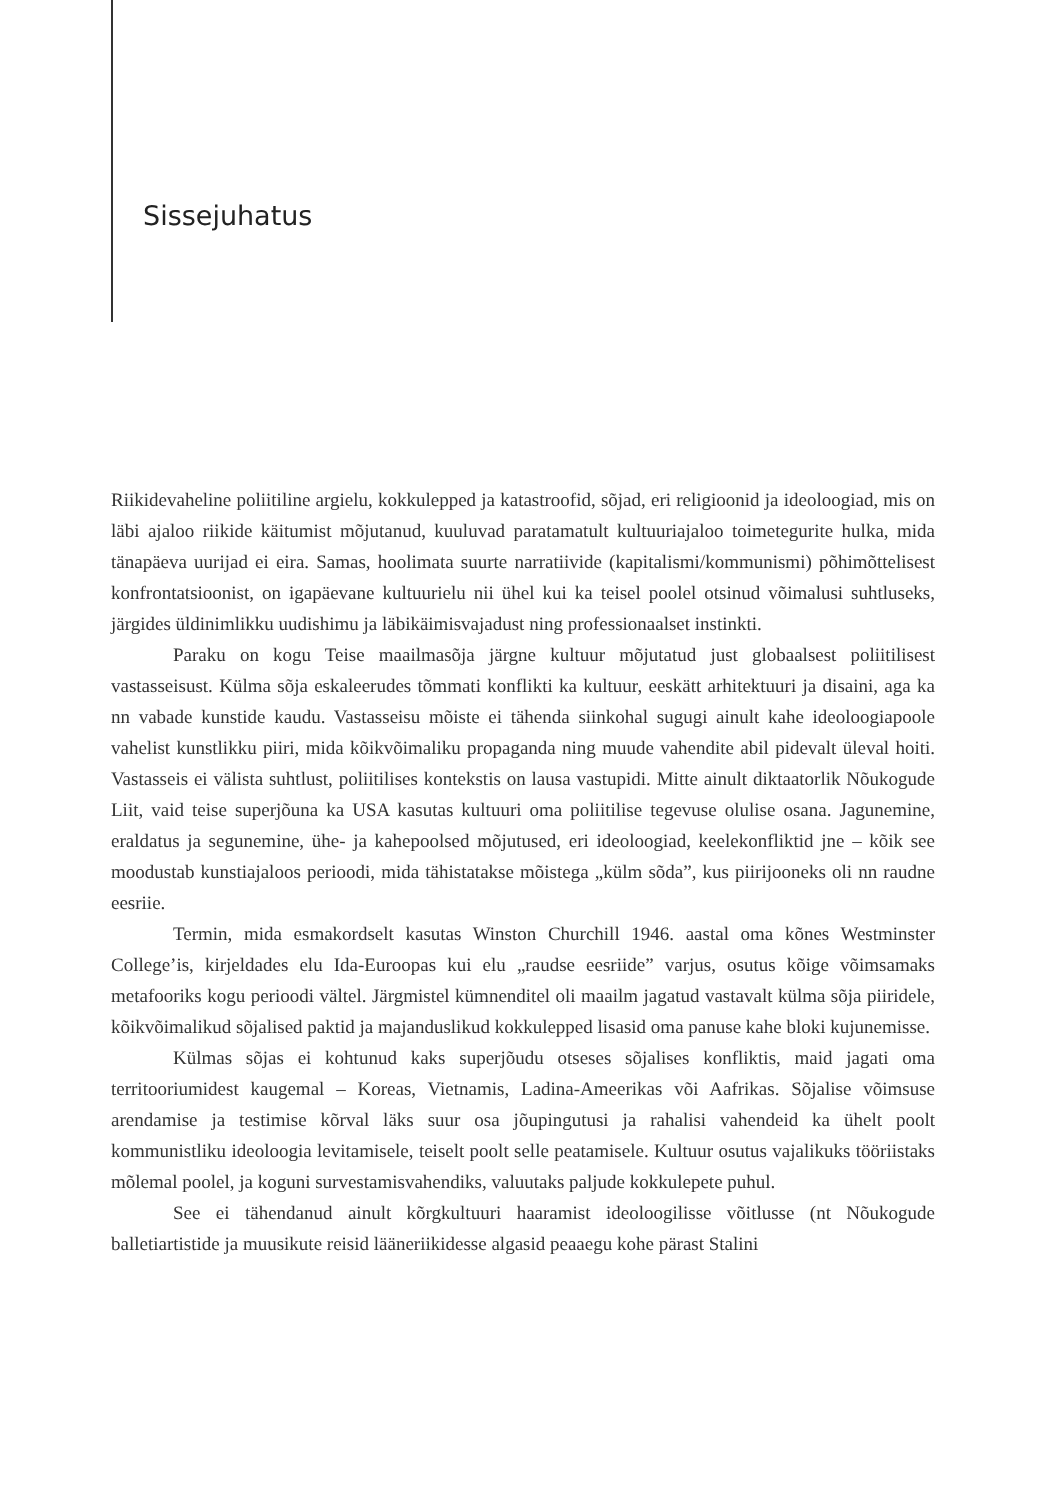Sissejuhatus
Riikidevaheline poliitiline argielu, kokkulepped ja katastroofid, sõjad, eri religioonid ja ideoloogiad, mis on läbi ajaloo riikide käitumist mõjutanud, kuuluvad paratamatult kultuuriajaloo toimetegurite hulka, mida tänapäeva uurijad ei eira. Samas, hoolimata suurte narratiivide (kapitalismi/kommunismi) põhimõttelisest konfrontatsioonist, on igapäevane kultuurielu nii ühel kui ka teisel poolel otsinud võimalusi suhtluseks, järgides üldinimlikku uudishimu ja läbikäimisvajadust ning professionaalset instinkti.
Paraku on kogu Teise maailmasõja järgne kultuur mõjutatud just globaalsest poliitilisest vastasseisust. Külma sõja eskaleerudes tõmmati konflikti ka kultuur, eeskätt arhitektuuri ja disaini, aga ka nn vabade kunstide kaudu. Vastasseisu mõiste ei tähenda siinkohal sugugi ainult kahe ideoloogiapoole vahelist kunstlikku piiri, mida kõikvõimaliku propaganda ning muude vahendite abil pidevalt üleval hoiti. Vastasseis ei välista suhtlust, poliitilises kontekstis on lausa vastupidi. Mitte ainult diktaatorlik Nõukogude Liit, vaid teise superjõuna ka USA kasutas kultuuri oma poliitilise tegevuse olulise osana. Jagunemine, eraldatus ja segunemine, ühe- ja kahepoolsed mõjutused, eri ideoloogiad, keelekonfliktid jne – kõik see moodustab kunstiajaloos perioodi, mida tähistatakse mõistega „külm sõda”, kus piirijooneks oli nn raudne eesriie.
Termin, mida esmakordselt kasutas Winston Churchill 1946. aastal oma kõnes Westminster College’is, kirjeldades elu Ida-Euroopas kui elu „raudse eesriide” varjus, osutus kõige võimsamaks metafooriks kogu perioodi vältel. Järgmistel kümnenditel oli maailm jagatud vastavalt külma sõja piiridele, kõikvõimalikud sõjalised paktid ja majanduslikud kokkulepped lisasid oma panuse kahe bloki kujunemisse.
Külmas sõjas ei kohtunud kaks superjõudu otseses sõjalises konfliktis, maid jagati oma territooriumidest kaugemal – Koreas, Vietnamis, Ladina-Ameerikas või Aafrikas. Sõjalise võimsuse arendamise ja testimise kõrval läks suur osa jõupingutusi ja rahalisi vahendeid ka ühelt poolt kommunistliku ideoloogia levitamisele, teiselt poolt selle peatamisele. Kultuur osutus vajalikuks tööriistaks mõlemal poolel, ja koguni survestamisvahendiks, valuutaks paljude kokkulepete puhul.
See ei tähendanud ainult kõrgkultuuri haaramist ideoloogilisse võitlusse (nt Nõukogude balletiartistide ja muusikute reisid lääneriikidesse algasid peaaegu kohe pärast Stalini